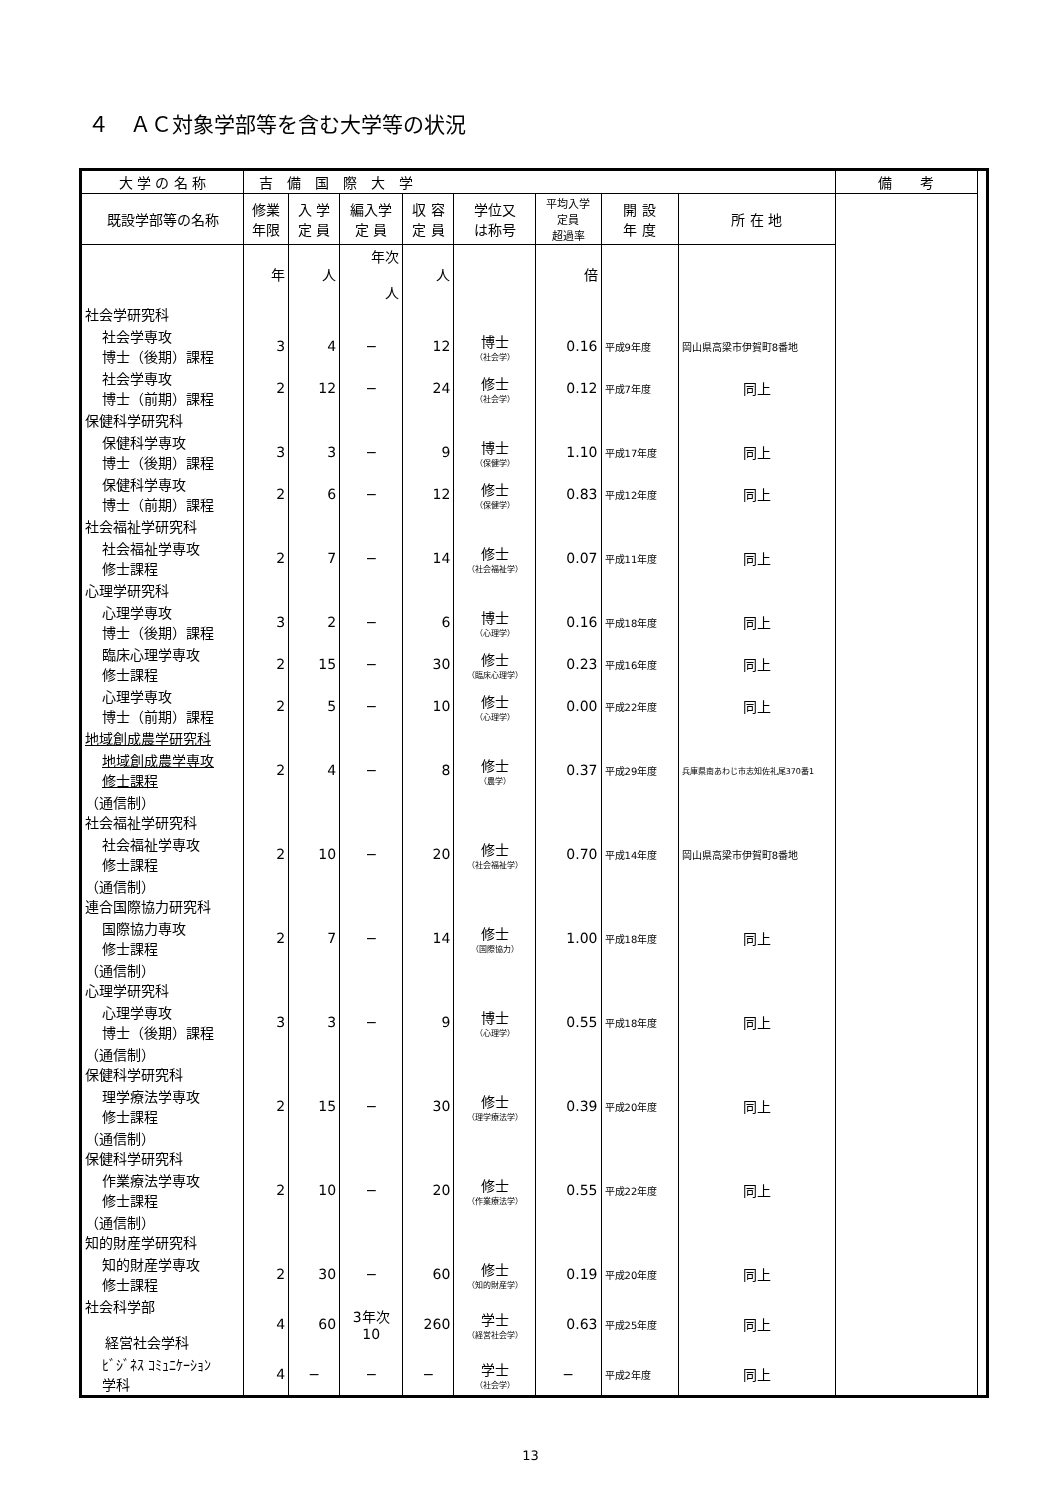４　ＡＣ対象学部等を含む大学等の状況
| 大 学 の 名 称 | 吉 備 国 際 大 学 | | | | | | | | 備 考 | |
| 既設学部等の名称 | 修業 年限 | 入 学 定 員 | 編入学 定 員 | 収 容 定 員 | 学位又 は称号 | 平均入学 定員 超過率 | 開 設 年 度 | 所 在 地 | | |
| | 年 | 人 | 年次 人 | 人 | | 倍 | | | | |
| 社会学研究科 | | | | | | | | | | |
| 社会学専攻 博士（後期）課程 | 3 | 4 | − | 12 | 博士 （社会学） | 0.16 | 平成9年度 | 岡山県高梁市伊賀町8番地 | | |
| 社会学専攻 博士（前期）課程 | 2 | 12 | − | 24 | 修士 （社会学） | 0.12 | 平成7年度 | 同上 | | |
| 保健科学研究科 | | | | | | | | | | |
| 保健科学専攻 博士（後期）課程 | 3 | 3 | − | 9 | 博士 （保健学） | 1.10 | 平成17年度 | 同上 | | |
| 保健科学専攻 博士（前期）課程 | 2 | 6 | − | 12 | 修士 （保健学） | 0.83 | 平成12年度 | 同上 | | |
| 社会福祉学研究科 | | | | | | | | | | |
| 社会福祉学専攻 修士課程 | 2 | 7 | − | 14 | 修士 （社会福祉学） | 0.07 | 平成11年度 | 同上 | | |
| 心理学研究科 | | | | | | | | | | |
| 心理学専攻 博士（後期）課程 | 3 | 2 | − | 6 | 博士 （心理学） | 0.16 | 平成18年度 | 同上 | | |
| 臨床心理学専攻 修士課程 | 2 | 15 | − | 30 | 修士 （臨床心理学） | 0.23 | 平成16年度 | 同上 | | |
| 心理学専攻 博士（前期）課程 | 2 | 5 | − | 10 | 修士 （心理学） | 0.00 | 平成22年度 | 同上 | | |
| 地域創成農学研究科 | | | | | | | | | | |
| 地域創成農学専攻 修士課程 | 2 | 4 | − | 8 | 修士 （農学） | 0.37 | 平成29年度 | 兵庫県南あわじ市志知佐礼尾370番1 | | |
| （通信制） 社会福祉学研究科 | | | | | | | | | | |
| 社会福祉学専攻 修士課程 | 2 | 10 | − | 20 | 修士 （社会福祉学） | 0.70 | 平成14年度 | 岡山県高梁市伊賀町8番地 | | |
| （通信制） 連合国際協力研究科 | | | | | | | | | | |
| 国際協力専攻 修士課程 | 2 | 7 | − | 14 | 修士 （国際協力） | 1.00 | 平成18年度 | 同上 | | |
| （通信制） 心理学研究科 | | | | | | | | | | |
| 心理学専攻 博士（後期）課程 | 3 | 3 | − | 9 | 博士 （心理学） | 0.55 | 平成18年度 | 同上 | | |
| （通信制） 保健科学研究科 | | | | | | | | | | |
| 理学療法学専攻 修士課程 | 2 | 15 | − | 30 | 修士 （理学療法学） | 0.39 | 平成20年度 | 同上 | | |
| （通信制） 保健科学研究科 | | | | | | | | | | |
| 作業療法学専攻 修士課程 | 2 | 10 | − | 20 | 修士 （作業療法学） | 0.55 | 平成22年度 | 同上 | | |
| （通信制） 知的財産学研究科 | | | | | | | | | | |
| 知的財産学専攻 修士課程 | 2 | 30 | − | 60 | 修士 （知的財産学） | 0.19 | 平成20年度 | 同上 | | |
| 社会科学部 経営社会学科 | 4 | 60 | 3年次 10 | 260 | 学士 （経営社会学） | 0.63 | 平成25年度 | 同上 | | |
| ﾋﾞｼﾞﾈｽ ｺﾐｭﾆｹｰｼｮﾝ 学科 | 4 | − | − | − | 学士 （社会学） | − | 平成2年度 | 同上 | | |
13